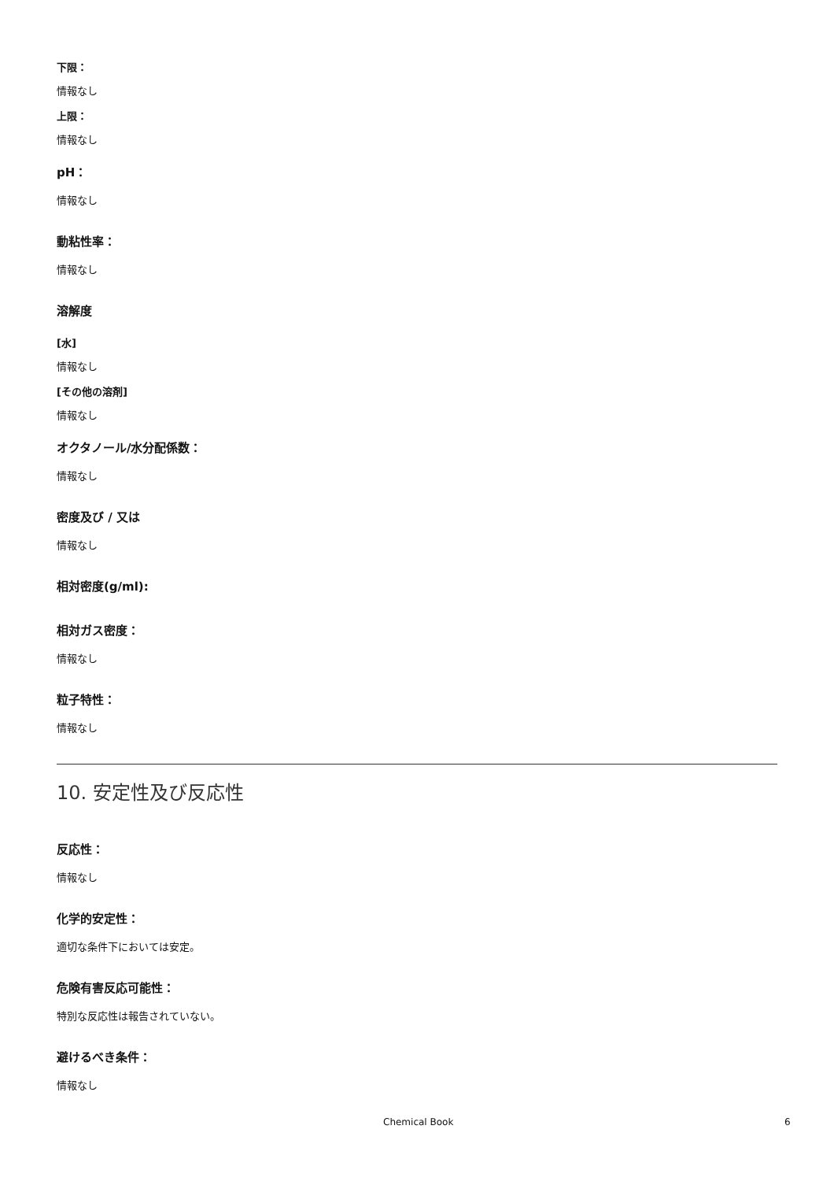下限：
情報なし
上限：
情報なし
pH：
情報なし
動粘性率：
情報なし
溶解度
[水]
情報なし
[その他の溶剤]
情報なし
オクタノール/水分配係数：
情報なし
密度及び / 又は
情報なし
相対密度(g/ml):
相対ガス密度：
情報なし
粒子特性：
情報なし
10. 安定性及び反応性
反応性：
情報なし
化学的安定性：
適切な条件下においては安定。
危険有害反応可能性：
特別な反応性は報告されていない。
避けるべき条件：
情報なし
Chemical Book 6